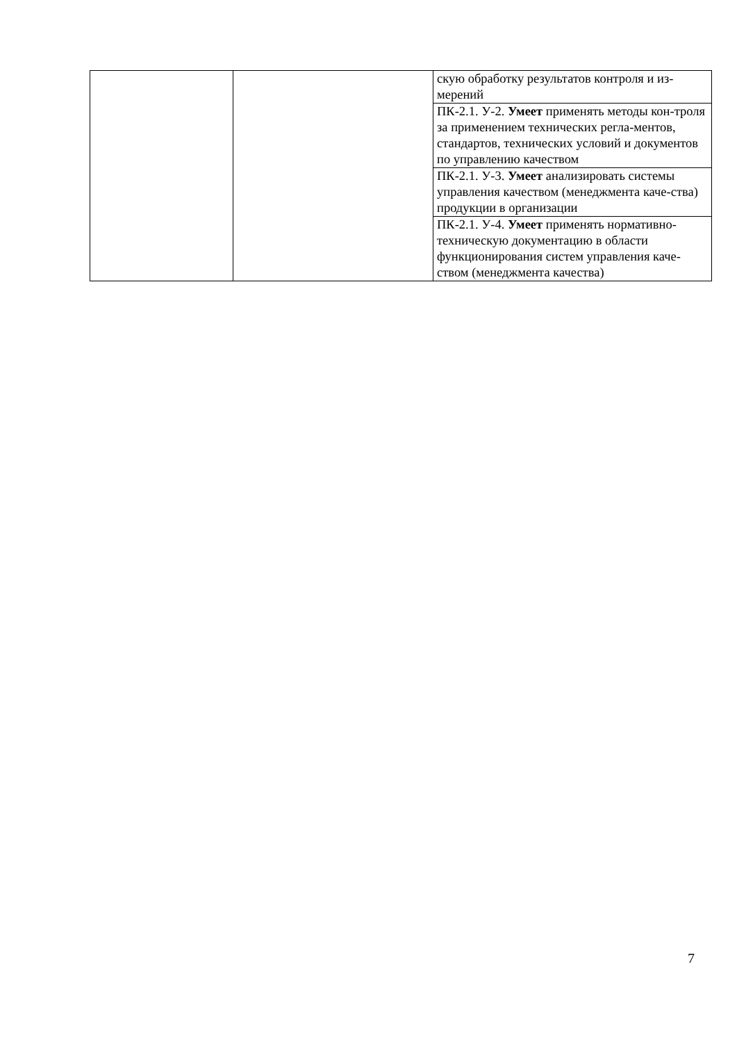| | | скую обработку результатов контроля и из-мерений |
| | | ПК-2.1. У-2. Умеет применять методы кон-троля за применением технических регла-ментов, стандартов, технических условий и документов по управлению качеством |
| | | ПК-2.1. У-3. Умеет анализировать системы управления качеством (менеджмента каче-ства) продукции в организации |
| | | ПК-2.1. У-4. Умеет применять нормативно-техническую документацию в области функционирования систем управления каче-ством (менеджмента качества) |
7